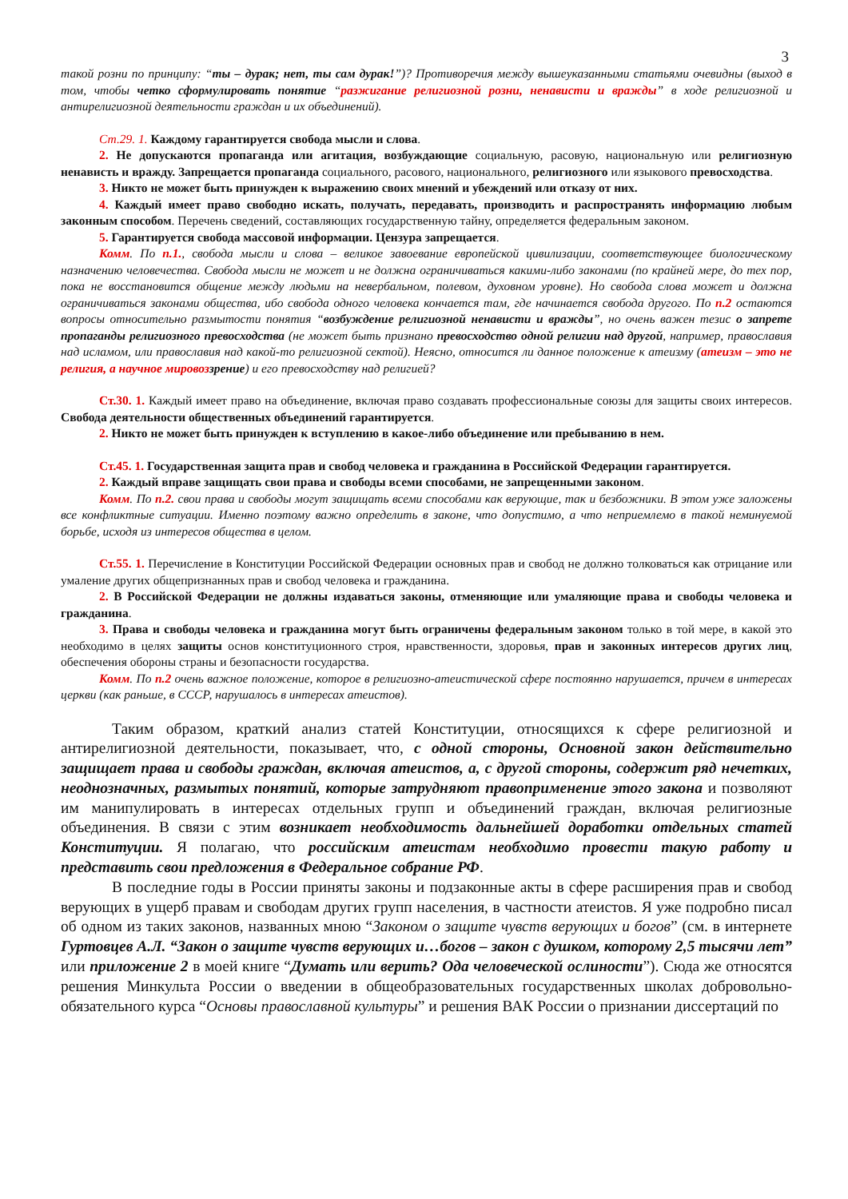3
такой розни по принципу: “ты – дурак; нет, ты сам дурак!”)? Противоречия между вышеуказанными статьями очевидны (выход в том, чтобы четко сформулировать понятие “разжигание религиозной розни, ненависти и вражды” в ходе религиозной и антирелигиозной деятельности граждан и их объединений).
Ст.29. 1. Каждому гарантируется свобода мысли и слова.
2. Не допускаются пропаганда или агитация, возбуждающие социальную, расовую, национальную или религиозную ненависть и вражду. Запрещается пропаганда социального, расового, национального, религиозного или языкового превосходства.
3. Никто не может быть принужден к выражению своих мнений и убеждений или отказу от них.
4. Каждый имеет право свободно искать, получать, передавать, производить и распространять информацию любым законным способом. Перечень сведений, составляющих государственную тайну, определяется федеральным законом.
5. Гарантируется свобода массовой информации. Цензура запрещается.
Комм. По п.1., свобода мысли и слова – великое завоевание европейской цивилизации, соответствующее биологическому назначению человечества. Свобода мысли не может и не должна ограничиваться какими-либо законами (по крайней мере, до тех пор, пока не восстановится общение между людьми на невербальном, полевом, духовном уровне). Но свобода слова может и должна ограничиваться законами общества, ибо свобода одного человека кончается там, где начинается свобода другого. По п.2 остаются вопросы относительно размытости понятия “возбуждение религиозной ненависти и вражды”, но очень важен тезис о запрете пропаганды религиозного превосходства (не может быть признано превосходство одной религии над другой, например, православия над исламом, или православия над какой-то религиозной сектой). Неясно, относится ли данное положение к атеизму (атеизм – это не религия, а научное мировоззрение) и его превосходству над религией?
Ст.30. 1. Каждый имеет право на объединение, включая право создавать профессиональные союзы для защиты своих интересов. Свобода деятельности общественных объединений гарантируется.
2. Никто не может быть принужден к вступлению в какое-либо объединение или пребыванию в нем.
Ст.45. 1. Государственная защита прав и свобод человека и гражданина в Российской Федерации гарантируется.
2. Каждый вправе защищать свои права и свободы всеми способами, не запрещенными законом.
Комм. По п.2. свои права и свободы могут защищать всеми способами как верующие, так и безбожники. В этом уже заложены все конфликтные ситуации. Именно поэтому важно определить в законе, что допустимо, а что неприемлемо в такой неминуемой борьбе, исходя из интересов общества в целом.
Ст.55. 1. Перечисление в Конституции Российской Федерации основных прав и свобод не должно толковаться как отрицание или умаление других общепризнанных прав и свобод человека и гражданина.
2. В Российской Федерации не должны издаваться законы, отменяющие или умаляющие права и свободы человека и гражданина.
3. Права и свободы человека и гражданина могут быть ограничены федеральным законом только в той мере, в какой это необходимо в целях защиты основ конституционного строя, нравственности, здоровья, прав и законных интересов других лиц, обеспечения обороны страны и безопасности государства.
Комм. По п.2 очень важное положение, которое в религиозно-атеистической сфере постоянно нарушается, причем в интересах церкви (как раньше, в СССР, нарушалось в интересах атеистов).
Таким образом, краткий анализ статей Конституции, относящихся к сфере религиозной и антирелигиозной деятельности, показывает, что, с одной стороны, Основной закон действительно защищает права и свободы граждан, включая атеистов, а, с другой стороны, содержит ряд нечетких, неоднозначных, размытых понятий, которые затрудняют правоприменение этого закона и позволяют им манипулировать в интересах отдельных групп и объединений граждан, включая религиозные объединения. В связи с этим возникает необходимость дальнейшей доработки отдельных статей Конституции. Я полагаю, что российским атеистам необходимо провести такую работу и представить свои предложения в Федеральное собрание РФ.
В последние годы в России приняты законы и подзаконные акты в сфере расширения прав и свобод верующих в ущерб правам и свободам других групп населения, в частности атеистов. Я уже подробно писал об одном из таких законов, названных мною “Законом о защите чувств верующих и богов” (см. в интернете Гуртовцев А.Л. “Закон о защите чувств верующих и…богов – закон с душком, которому 2,5 тысячи лет” или приложение 2 в моей книге “Думать или верить? Ода человеческой ослиности”). Сюда же относятся решения Минкульта России о введении в общеобразовательных государственных школах добровольно-обязательного курса “Основы православной культуры” и решения ВАК России о признании диссертаций по